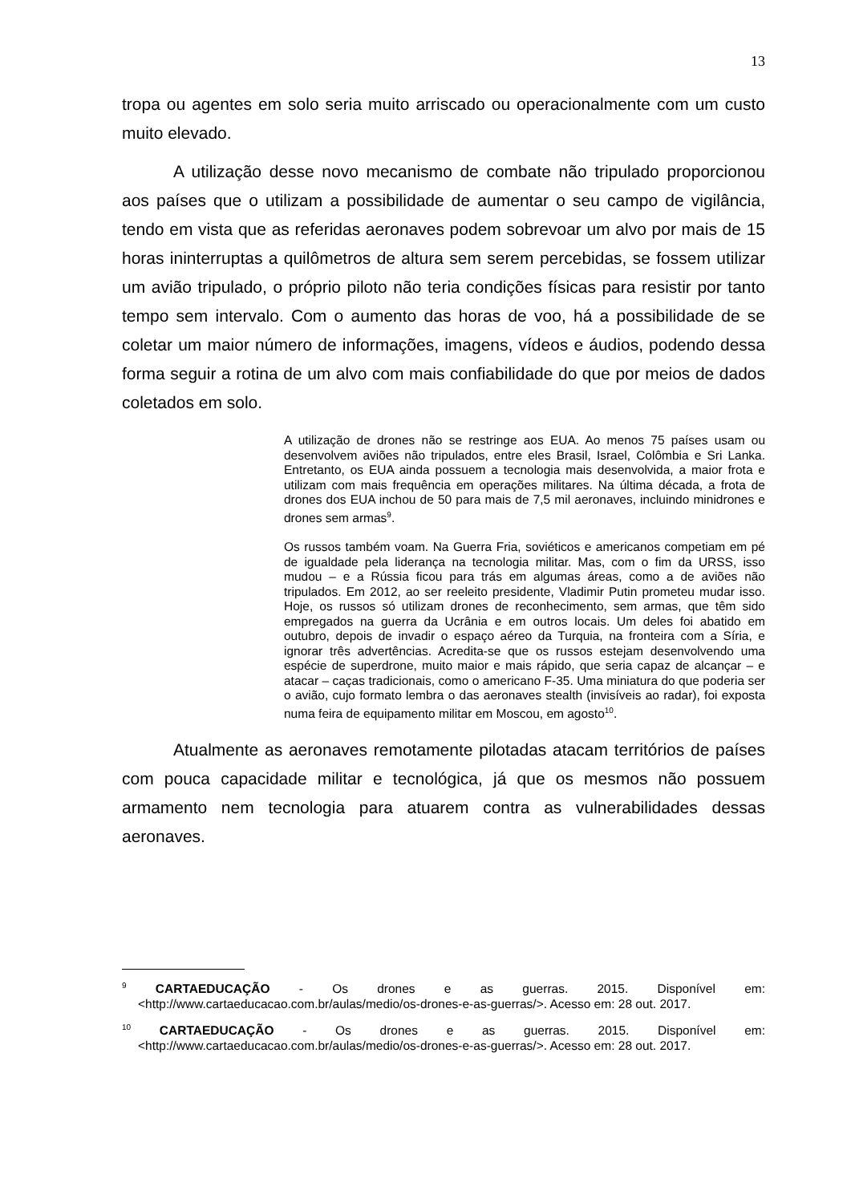13
tropa ou agentes em solo seria muito arriscado ou operacionalmente com um custo muito elevado.
A utilização desse novo mecanismo de combate não tripulado proporcionou aos países que o utilizam a possibilidade de aumentar o seu campo de vigilância, tendo em vista que as referidas aeronaves podem sobrevoar um alvo por mais de 15 horas ininterruptas a quilômetros de altura sem serem percebidas, se fossem utilizar um avião tripulado, o próprio piloto não teria condições físicas para resistir por tanto tempo sem intervalo. Com o aumento das horas de voo, há a possibilidade de se coletar um maior número de informações, imagens, vídeos e áudios, podendo dessa forma seguir a rotina de um alvo com mais confiabilidade do que por meios de dados coletados em solo.
A utilização de drones não se restringe aos EUA. Ao menos 75 países usam ou desenvolvem aviões não tripulados, entre eles Brasil, Israel, Colômbia e Sri Lanka. Entretanto, os EUA ainda possuem a tecnologia mais desenvolvida, a maior frota e utilizam com mais frequência em operações militares. Na última década, a frota de drones dos EUA inchou de 50 para mais de 7,5 mil aeronaves, incluindo minidrones e drones sem armas<sup>9</sup>.
Os russos também voam. Na Guerra Fria, soviéticos e americanos competiam em pé de igualdade pela liderança na tecnologia militar. Mas, com o fim da URSS, isso mudou – e a Rússia ficou para trás em algumas áreas, como a de aviões não tripulados. Em 2012, ao ser reeleito presidente, Vladimir Putin prometeu mudar isso. Hoje, os russos só utilizam drones de reconhecimento, sem armas, que têm sido empregados na guerra da Ucrânia e em outros locais. Um deles foi abatido em outubro, depois de invadir o espaço aéreo da Turquia, na fronteira com a Síria, e ignorar três advertências. Acredita-se que os russos estejam desenvolvendo uma espécie de superdrone, muito maior e mais rápido, que seria capaz de alcançar – e atacar – caças tradicionais, como o americano F-35. Uma miniatura do que poderia ser o avião, cujo formato lembra o das aeronaves stealth (invisíveis ao radar), foi exposta numa feira de equipamento militar em Moscou, em agosto<sup>10</sup>.
Atualmente as aeronaves remotamente pilotadas atacam territórios de países com pouca capacidade militar e tecnológica, já que os mesmos não possuem armamento nem tecnologia para atuarem contra as vulnerabilidades dessas aeronaves.
<sup>9</sup> CARTAEDUCAÇÃO - Os drones e as guerras. 2015. Disponível em: <http://www.cartaeducacao.com.br/aulas/medio/os-drones-e-as-guerras/>. Acesso em: 28 out. 2017.
<sup>10</sup> CARTAEDUCAÇÃO - Os drones e as guerras. 2015. Disponível em: <http://www.cartaeducacao.com.br/aulas/medio/os-drones-e-as-guerras/>. Acesso em: 28 out. 2017.